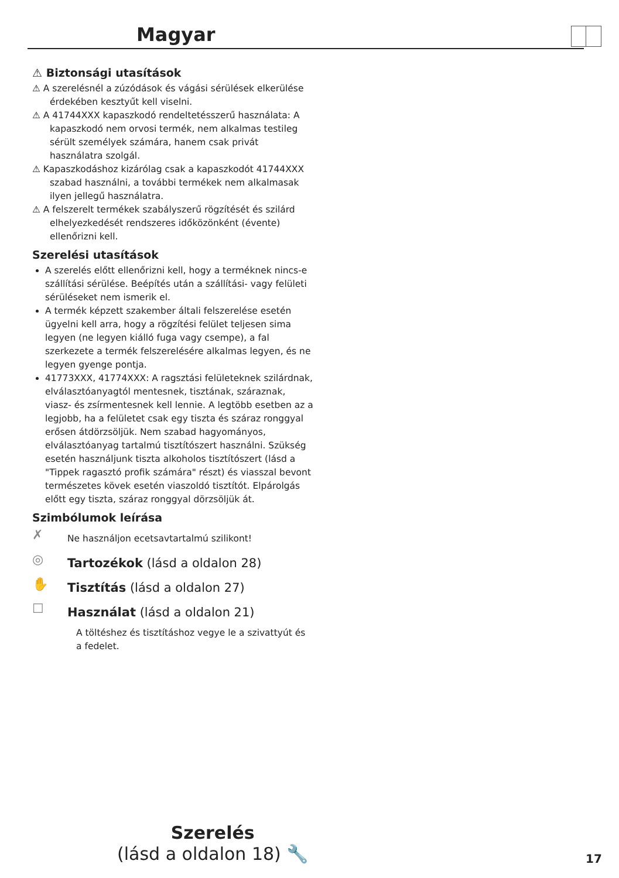Magyar
⚠ Biztonsági utasítások
⚠ A szerelésnél a zúzódások és vágási sérülések elkerülése érdekében kesztyűt kell viselni.
⚠ A 41744XXX kapaszkodó rendeltetésszerű használata: A kapaszkodó nem orvosi termék, nem alkalmas testileg sérült személyek számára, hanem csak privát használatra szolgál.
⚠ Kapaszkodáshoz kizárólag csak a kapaszkodót 41744XXX szabad használni, a további termékek nem alkalmasak ilyen jellegű használatra.
⚠ A felszerelt termékek szabályszerű rögzítését és szilárd elhelyezkedését rendszeres időközönként (évente) ellenőrizni kell.
Szerelési utasítások
A szerelés előtt ellenőrizni kell, hogy a terméknek nincs-e szállítási sérülése. Beépítés után a szállítási- vagy felületi sérüléseket nem ismerik el.
A termék képzett szakember általi felszerelése esetén ügyelni kell arra, hogy a rögzítési felület teljesen sima legyen (ne legyen kiálló fuga vagy csempe), a fal szerkezete a termék felszerelésére alkalmas legyen, és ne legyen gyenge pontja.
41773XXX, 41774XXX: A ragsztási felületeknek szilárdnak, elválasztóanyagtól mentesnek, tisztának, száraznak, viasz- és zsírmentesnek kell lennie. A legtöbb esetben az a legjobb, ha a felületet csak egy tiszta és száraz ronggyal erősen átdörzsöljük. Nem szabad hagyományos, elválasztóanyag tartalmú tisztítószert használni. Szükség esetén használjunk tiszta alkoholos tisztítószert (lásd a "Tippek ragasztó profik számára" részt) és viasszal bevont természetes kövek esetén viaszoldó tisztítót. Elpárolgás előtt egy tiszta, száraz ronggyal dörzsöljük át.
Szimbólumok leírása
✗ Ne használjon ecetsavtartalmú szilikont!
◎ Tartozékok (lásd a oldalon 28)
✋ Tisztítás (lásd a oldalon 27)
☐ Használat (lásd a oldalon 21)
A töltéshez és tisztításhoz vegye le a szivattyút és a fedelet.
Szerelés
(lásd a oldalon 18) 🔧
17